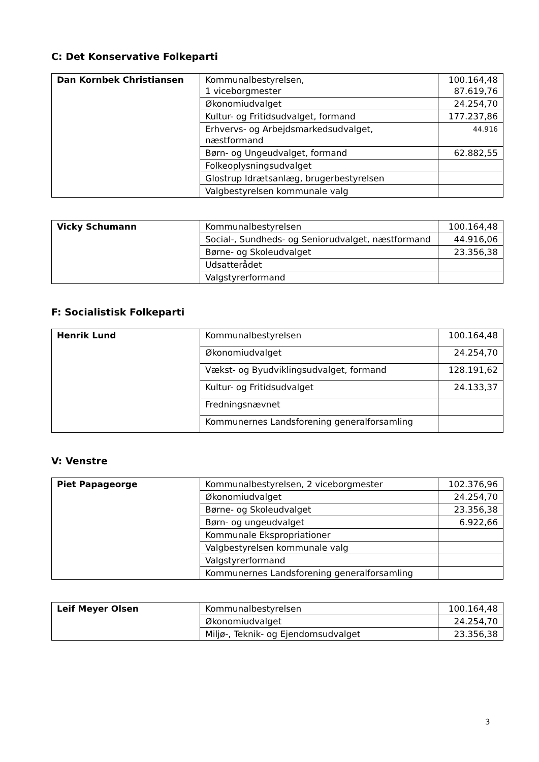C: Det Konservative Folkeparti
| Dan Kornbek Christiansen | Kommunalbestyrelsen, 1 viceborgmester | 100.164,48 87.619,76 |
| | Økonomiudvalget | 24.254,70 |
| | Kultur- og Fritidsudvalget, formand | 177.237,86 |
| | Erhvervs- og Arbejdsmarkedsudvalget, næstformand | 44.916 |
| | Børn- og Ungeudvalget, formand | 62.882,55 |
| | Folkeoplysningsudvalget | |
| | Glostrup Idrætsanlæg, brugerbestyrelsen | |
| | Valgbestyrelsen kommunale valg | |
| Vicky Schumann | Kommunalbestyrelsen | 100.164,48 |
| | Social-, Sundheds- og Seniorudvalget, næstformand | 44.916,06 |
| | Børne- og Skoleudvalget | 23.356,38 |
| | Udsatterådet | |
| | Valgstyrerformand | |
F: Socialistisk Folkeparti
| Henrik Lund | Kommunalbestyrelsen | 100.164,48 |
| | Økonomiudvalget | 24.254,70 |
| | Vækst- og Byudviklingsudvalget, formand | 128.191,62 |
| | Kultur- og Fritidsudvalget | 24.133,37 |
| | Fredningsnævnet | |
| | Kommunernes Landsforening generalforsamling | |
V: Venstre
| Piet Papageorge | Kommunalbestyrelsen, 2 viceborgmester | 102.376,96 |
| | Økonomiudvalget | 24.254,70 |
| | Børne- og Skoleudvalget | 23.356,38 |
| | Børn- og ungeudvalget | 6.922,66 |
| | Kommunale Ekspropriationer | |
| | Valgbestyrelsen kommunale valg | |
| | Valgstyrerformand | |
| | Kommunernes Landsforening generalforsamling | |
| Leif Meyer Olsen | Kommunalbestyrelsen | 100.164,48 |
| | Økonomiudvalget | 24.254,70 |
| | Miljø-, Teknik- og Ejendomsudvalget | 23.356,38 |
3